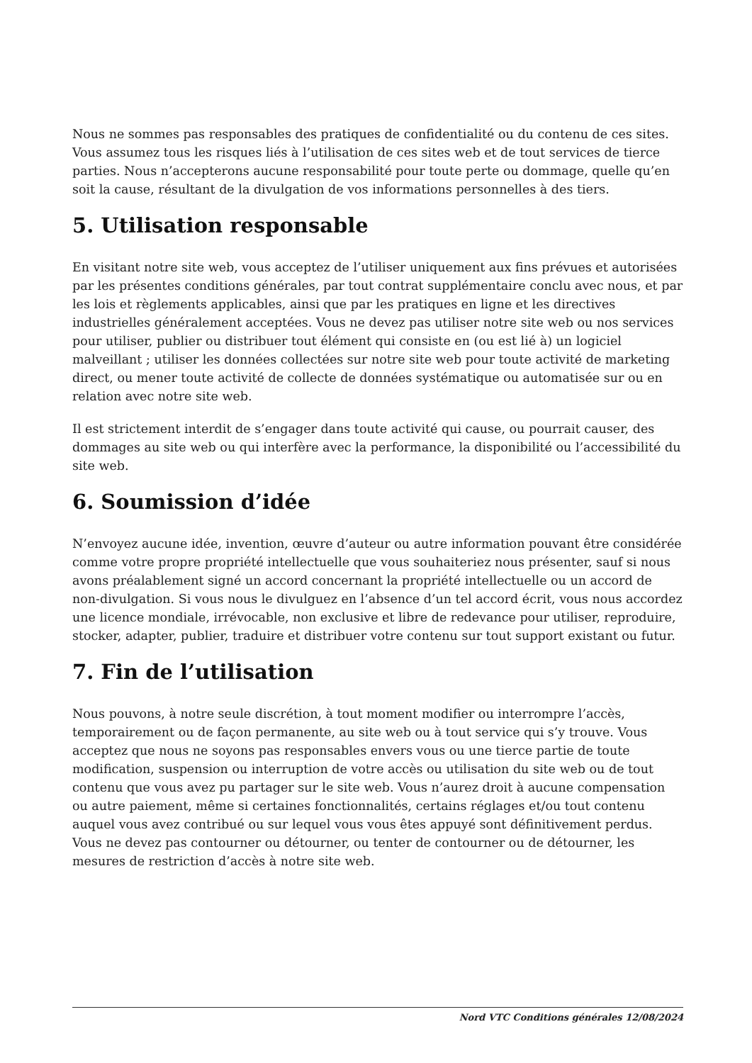Nous ne sommes pas responsables des pratiques de confidentialité ou du contenu de ces sites. Vous assumez tous les risques liés à l’utilisation de ces sites web et de tout services de tierce parties. Nous n’accepterons aucune responsabilité pour toute perte ou dommage, quelle qu’en soit la cause, résultant de la divulgation de vos informations personnelles à des tiers.
5. Utilisation responsable
En visitant notre site web, vous acceptez de l’utiliser uniquement aux fins prévues et autorisées par les présentes conditions générales, par tout contrat supplémentaire conclu avec nous, et par les lois et règlements applicables, ainsi que par les pratiques en ligne et les directives industrielles généralement acceptées. Vous ne devez pas utiliser notre site web ou nos services pour utiliser, publier ou distribuer tout élément qui consiste en (ou est lié à) un logiciel malveillant ; utiliser les données collectées sur notre site web pour toute activité de marketing direct, ou mener toute activité de collecte de données systématique ou automatisée sur ou en relation avec notre site web.
Il est strictement interdit de s’engager dans toute activité qui cause, ou pourrait causer, des dommages au site web ou qui interfère avec la performance, la disponibilité ou l’accessibilité du site web.
6. Soumission d’idée
N’envoyez aucune idée, invention, œuvre d’auteur ou autre information pouvant être considérée comme votre propre propriété intellectuelle que vous souhaiteriez nous présenter, sauf si nous avons préalablement signé un accord concernant la propriété intellectuelle ou un accord de non-divulgation. Si vous nous le divulguez en l’absence d’un tel accord écrit, vous nous accordez une licence mondiale, irrévocable, non exclusive et libre de redevance pour utiliser, reproduire, stocker, adapter, publier, traduire et distribuer votre contenu sur tout support existant ou futur.
7. Fin de l’utilisation
Nous pouvons, à notre seule discrétion, à tout moment modifier ou interrompre l’accès, temporairement ou de façon permanente, au site web ou à tout service qui s’y trouve. Vous acceptez que nous ne soyons pas responsables envers vous ou une tierce partie de toute modification, suspension ou interruption de votre accès ou utilisation du site web ou de tout contenu que vous avez pu partager sur le site web. Vous n’aurez droit à aucune compensation ou autre paiement, même si certaines fonctionnalités, certains réglages et/ou tout contenu auquel vous avez contribué ou sur lequel vous vous êtes appuyé sont définitivement perdus. Vous ne devez pas contourner ou détourner, ou tenter de contourner ou de détourner, les mesures de restriction d’accès à notre site web.
Nord VTC Conditions générales 12/08/2024